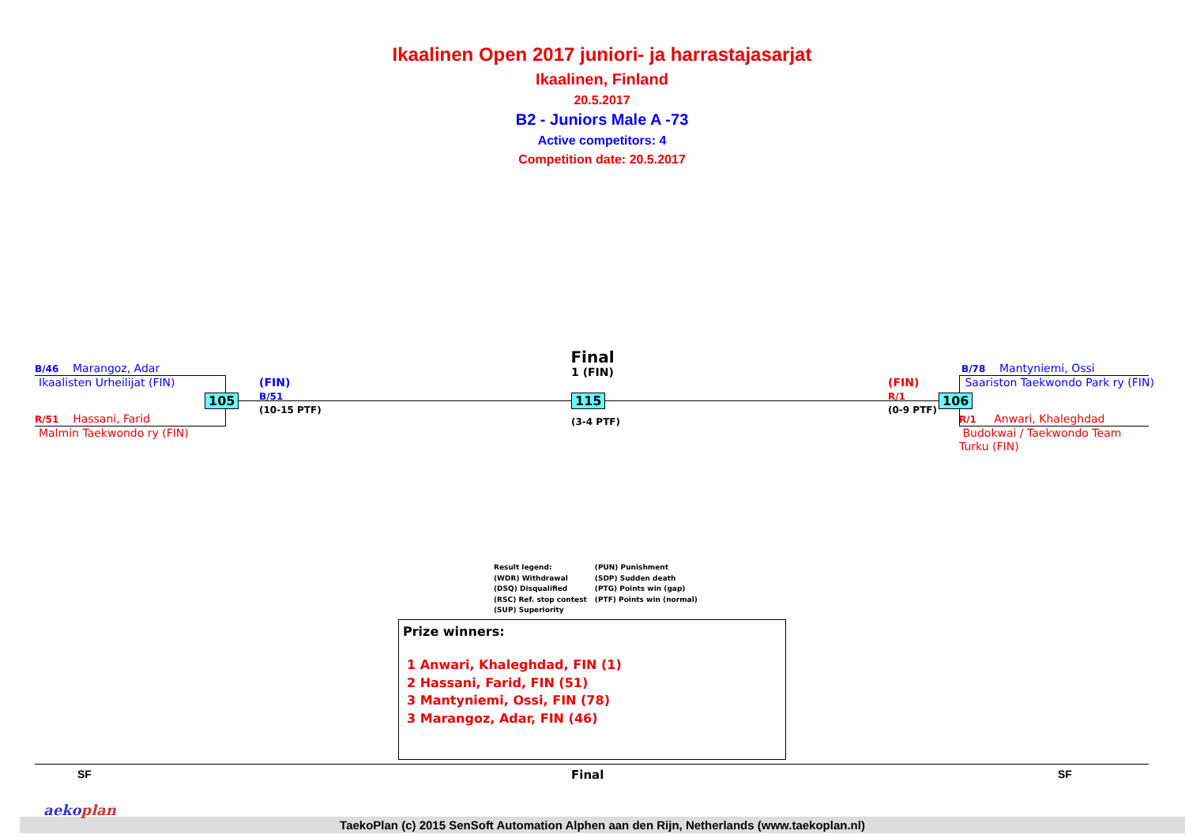Ikaalinen Open 2017 juniori- ja harrastajasarjat
Ikaalinen, Finland
20.5.2017
B2 - Juniors Male A -73
Active competitors: 4
Competition date: 20.5.2017
B/46 Marangoz, Adar
Ikaalisten Urheilijat (FIN)
R/51 Hassani, Farid
Malmin Taekwondo ry (FIN)
105
(FIN)
B/51
(10-15 PTF)
Final
1 (FIN)
115
(3-4 PTF)
(FIN)
R/1
(0-9 PTF)
106
B/78 Mantyniemi, Ossi
Saariston Taekwondo Park ry (FIN)
R/1 Anwari, Khaleghdad
Budokwai / Taekwondo Team
Turku (FIN)
Result legend:
(WDR) Withdrawal
(DSQ) Disqualified
(RSC) Ref. stop contest
(SUP) Superiority
(PUN) Punishment
(SDP) Sudden death
(PTG) Points win (gap)
(PTF) Points win (normal)
Prize winners:
1 Anwari, Khaleghdad, FIN (1)
2 Hassani, Farid, FIN (51)
3 Mantyniemi, Ossi, FIN (78)
3 Marangoz, Adar, FIN (46)
SF Final SF
TaekoPlan (c) 2015 SenSoft Automation Alphen aan den Rijn, Netherlands (www.taekoplan.nl)
aekoplan